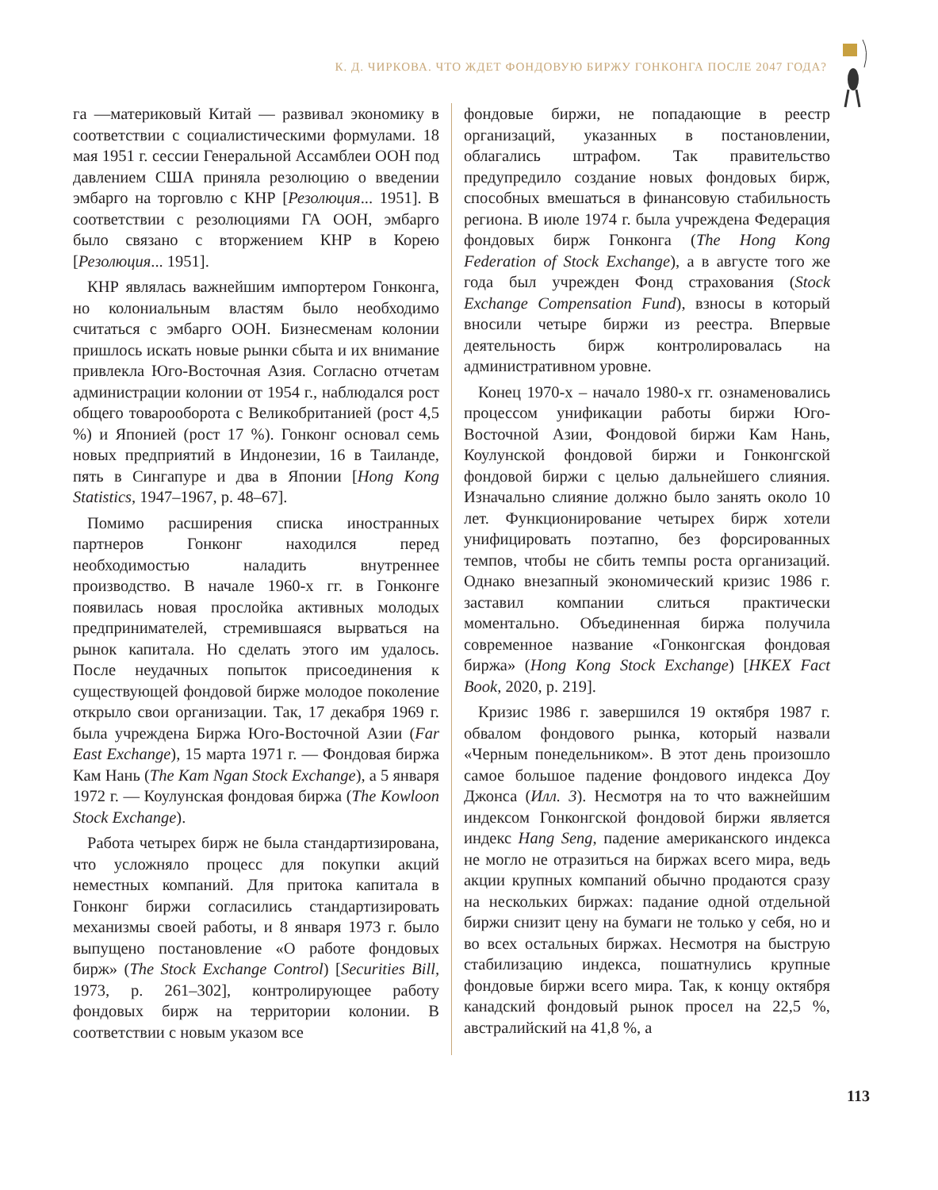К. Д. ЧИРКОВА. ЧТО ЖДЕТ ФОНДОВУЮ БИРЖУ ГОНКОНГА ПОСЛЕ 2047 ГОДА?
га —материковый Китай — развивал экономику в соответствии с социалистическими формулами. 18 мая 1951 г. сессии Генеральной Ассамблеи ООН под давлением США приняла резолюцию о введении эмбарго на торговлю с КНР [Резолюция... 1951]. В соответствии с резолюциями ГА ООН, эмбарго было связано с вторжением КНР в Корею [Резолюция... 1951].
КНР являлась важнейшим импортером Гонконга, но колониальным властям было необходимо считаться с эмбарго ООН. Бизнесменам колонии пришлось искать новые рынки сбыта и их внимание привлекла Юго-Восточная Азия. Согласно отчетам администрации колонии от 1954 г., наблюдался рост общего товарооборота с Великобританией (рост 4,5 %) и Японией (рост 17 %). Гонконг основал семь новых предприятий в Индонезии, 16 в Таиланде, пять в Сингапуре и два в Японии [Hong Kong Statistics, 1947–1967, p. 48–67].
Помимо расширения списка иностранных партнеров Гонконг находился перед необходимостью наладить внутреннее производство. В начале 1960-х гг. в Гонконге появилась новая прослойка активных молодых предпринимателей, стремившаяся вырваться на рынок капитала. Но сделать этого им удалось. После неудачных попыток присоединения к существующей фондовой бирже молодое поколение открыло свои организации. Так, 17 декабря 1969 г. была учреждена Биржа Юго-Восточной Азии (Far East Exchange), 15 марта 1971 г. — Фондовая биржа Кам Нань (The Kam Ngan Stock Exchange), а 5 января 1972 г. — Коулунская фондовая биржа (The Kowloon Stock Exchange).
Работа четырех бирж не была стандартизирована, что усложняло процесс для покупки акций неместных компаний. Для притока капитала в Гонконг биржи согласились стандартизировать механизмы своей работы, и 8 января 1973 г. было выпущено постановление «О работе фондовых бирж» (The Stock Exchange Control) [Securities Bill, 1973, p. 261–302], контролирующее работу фондовых бирж на территории колонии. В соответствии с новым указом все
фондовые биржи, не попадающие в реестр организаций, указанных в постановлении, облагались штрафом. Так правительство предупредило создание новых фондовых бирж, способных вмешаться в финансовую стабильность региона. В июле 1974 г. была учреждена Федерация фондовых бирж Гонконга (The Hong Kong Federation of Stock Exchange), а в августе того же года был учрежден Фонд страхования (Stock Exchange Compensation Fund), взносы в который вносили четыре биржи из реестра. Впервые деятельность бирж контролировалась на административном уровне.
Конец 1970-х – начало 1980-х гг. ознаменовались процессом унификации работы биржи Юго-Восточной Азии, Фондовой биржи Кам Нань, Коулунской фондовой биржи и Гонконгской фондовой биржи с целью дальнейшего слияния. Изначально слияние должно было занять около 10 лет. Функционирование четырех бирж хотели унифицировать поэтапно, без форсированных темпов, чтобы не сбить темпы роста организаций. Однако внезапный экономический кризис 1986 г. заставил компании слиться практически моментально. Объединенная биржа получила современное название «Гонконгская фондовая биржа» (Hong Kong Stock Exchange) [HKEX Fact Book, 2020, p. 219].
Кризис 1986 г. завершился 19 октября 1987 г. обвалом фондового рынка, который назвали «Черным понедельником». В этот день произошло самое большое падение фондового индекса Доу Джонса (Илл. 3). Несмотря на то что важнейшим индексом Гонконгской фондовой биржи является индекс Hang Seng, падение американского индекса не могло не отразиться на биржах всего мира, ведь акции крупных компаний обычно продаются сразу на нескольких биржах: падание одной отдельной биржи снизит цену на бумаги не только у себя, но и во всех остальных биржах. Несмотря на быструю стабилизацию индекса, пошатнулись крупные фондовые биржи всего мира. Так, к концу октября канадский фондовый рынок просел на 22,5 %, австралийский на 41,8 %, а
113